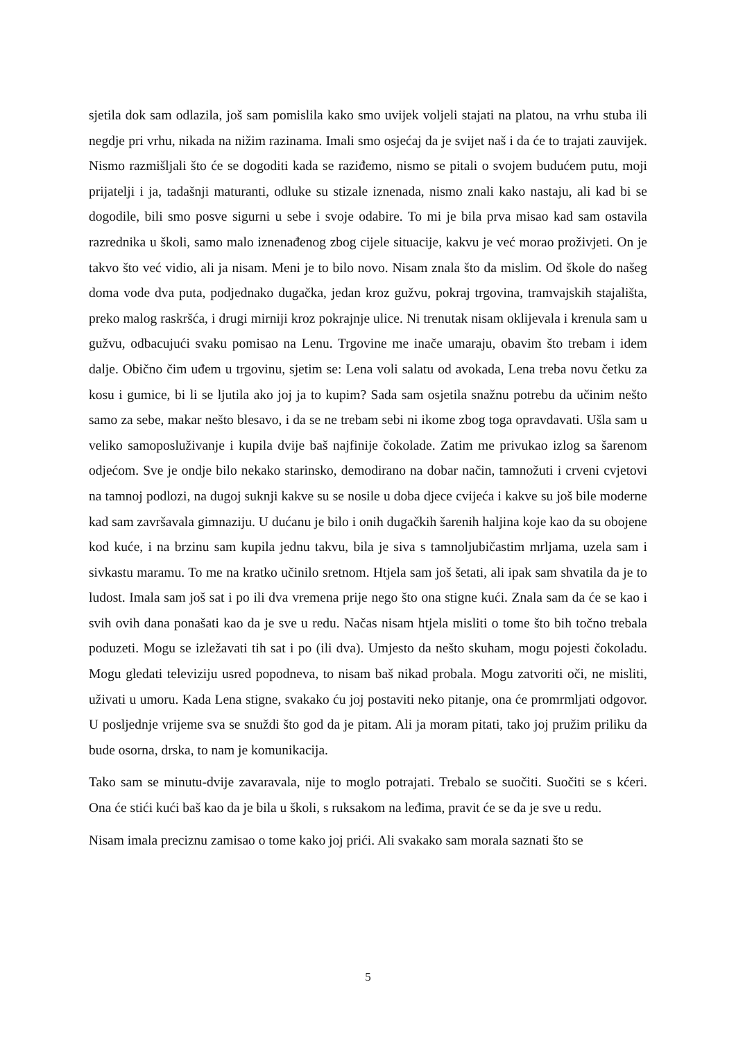sjetila dok sam odlazila, još sam pomislila kako smo uvijek voljeli stajati na platou, na vrhu stuba ili negdje pri vrhu, nikada na nižim razinama. Imali smo osjećaj da je svijet naš i da će to trajati zauvijek. Nismo razmišljali što će se dogoditi kada se raziđemo, nismo se pitali o svojem budućem putu, moji prijatelji i ja, tadašnji maturanti, odluke su stizale iznenada, nismo znali kako nastaju, ali kad bi se dogodile, bili smo posve sigurni u sebe i svoje odabire. To mi je bila prva misao kad sam ostavila razrednika u školi, samo malo iznenađenog zbog cijele situacije, kakvu je već morao proživjeti. On je takvo što već vidio, ali ja nisam. Meni je to bilo novo. Nisam znala što da mislim. Od škole do našeg doma vode dva puta, podjednako dugačka, jedan kroz gužvu, pokraj trgovina, tramvajskih stajališta, preko malog raskršća, i drugi mirniji kroz pokrajnje ulice. Ni trenutak nisam oklijevala i krenula sam u gužvu, odbacujući svaku pomisao na Lenu. Trgovine me inače umaraju, obavim što trebam i idem dalje. Obično čim uđem u trgovinu, sjetim se: Lena voli salatu od avokada, Lena treba novu četku za kosu i gumice, bi li se ljutila ako joj ja to kupim? Sada sam osjetila snažnu potrebu da učinim nešto samo za sebe, makar nešto blesavo, i da se ne trebam sebi ni ikome zbog toga opravdavati. Ušla sam u veliko samoposluživanje i kupila dvije baš najfinije čokolade. Zatim me privukao izlog sa šarenom odjećom. Sve je ondje bilo nekako starinsko, demodirano na dobar način, tamnožuti i crveni cvjetovi na tamnoj podlozi, na dugoj suknji kakve su se nosile u doba djece cvijeća i kakve su još bile moderne kad sam završavala gimnaziju. U dućanu je bilo i onih dugačkih šarenih haljina koje kao da su obojene kod kuće, i na brzinu sam kupila jednu takvu, bila je siva s tamnoljubičastim mrljama, uzela sam i sivkastu maramu. To me na kratko učinilo sretnom. Htjela sam još šetati, ali ipak sam shvatila da je to ludost. Imala sam još sat i po ili dva vremena prije nego što ona stigne kući. Znala sam da će se kao i svih ovih dana ponašati kao da je sve u redu. Načas nisam htjela misliti o tome što bih točno trebala poduzeti. Mogu se izležavati tih sat i po (ili dva). Umjesto da nešto skuham, mogu pojesti čokoladu. Mogu gledati televiziju usred popodneva, to nisam baš nikad probala. Mogu zatvoriti oči, ne misliti, uživati u umoru. Kada Lena stigne, svakako ću joj postaviti neko pitanje, ona će promrmljati odgovor. U posljednje vrijeme sva se snuždi što god da je pitam. Ali ja moram pitati, tako joj pružim priliku da bude osorna, drska, to nam je komunikacija.
Tako sam se minutu-dvije zavaravala, nije to moglo potrajati. Trebalo se suočiti. Suočiti se s kćeri. Ona će stići kući baš kao da je bila u školi, s ruksakom na leđima, pravit će se da je sve u redu.
Nisam imala preciznu zamisao o tome kako joj prići. Ali svakako sam morala saznati što se
5